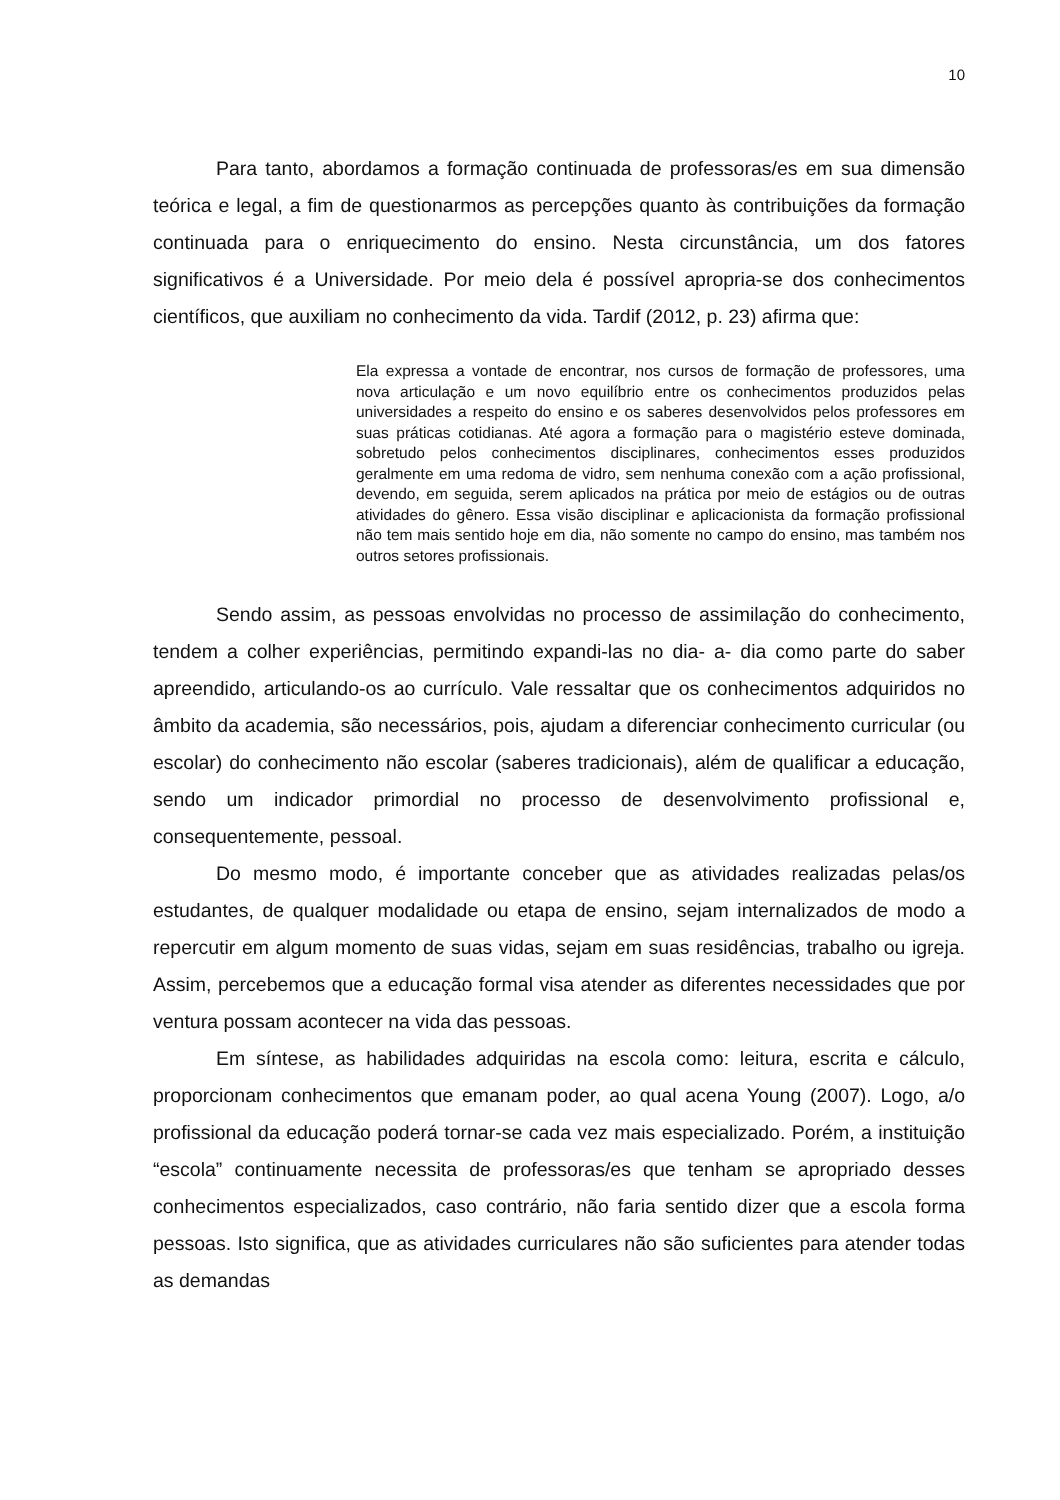10
Para tanto, abordamos a formação continuada de professoras/es em sua dimensão teórica e legal, a fim de questionarmos as percepções quanto às contribuições da formação continuada para o enriquecimento do ensino. Nesta circunstância, um dos fatores significativos é a Universidade. Por meio dela é possível apropria-se dos conhecimentos científicos, que auxiliam no conhecimento da vida. Tardif (2012, p. 23) afirma que:
Ela expressa a vontade de encontrar, nos cursos de formação de professores, uma nova articulação e um novo equilíbrio entre os conhecimentos produzidos pelas universidades a respeito do ensino e os saberes desenvolvidos pelos professores em suas práticas cotidianas. Até agora a formação para o magistério esteve dominada, sobretudo pelos conhecimentos disciplinares, conhecimentos esses produzidos geralmente em uma redoma de vidro, sem nenhuma conexão com a ação profissional, devendo, em seguida, serem aplicados na prática por meio de estágios ou de outras atividades do gênero. Essa visão disciplinar e aplicacionista da formação profissional não tem mais sentido hoje em dia, não somente no campo do ensino, mas também nos outros setores profissionais.
Sendo assim, as pessoas envolvidas no processo de assimilação do conhecimento, tendem a colher experiências, permitindo expandi-las no dia- a- dia como parte do saber apreendido, articulando-os ao currículo. Vale ressaltar que os conhecimentos adquiridos no âmbito da academia, são necessários, pois, ajudam a diferenciar conhecimento curricular (ou escolar) do conhecimento não escolar (saberes tradicionais), além de qualificar a educação, sendo um indicador primordial no processo de desenvolvimento profissional e, consequentemente, pessoal.
Do mesmo modo, é importante conceber que as atividades realizadas pelas/os estudantes, de qualquer modalidade ou etapa de ensino, sejam internalizados de modo a repercutir em algum momento de suas vidas, sejam em suas residências, trabalho ou igreja. Assim, percebemos que a educação formal visa atender as diferentes necessidades que por ventura possam acontecer na vida das pessoas.
Em síntese, as habilidades adquiridas na escola como: leitura, escrita e cálculo, proporcionam conhecimentos que emanam poder, ao qual acena Young (2007). Logo, a/o profissional da educação poderá tornar-se cada vez mais especializado. Porém, a instituição “escola” continuamente necessita de professoras/es que tenham se apropriado desses conhecimentos especializados, caso contrário, não faria sentido dizer que a escola forma pessoas. Isto significa, que as atividades curriculares não são suficientes para atender todas as demandas